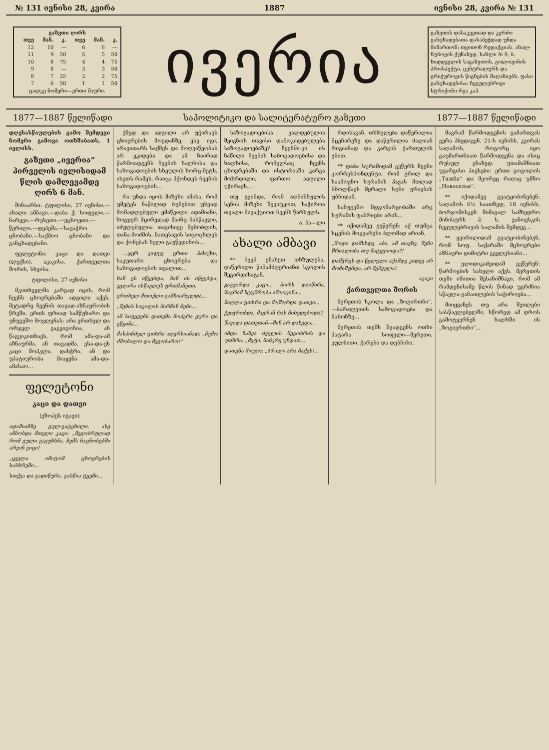№ 131 ივნისი 28, კვირა 1887 ივნისი 28, კვირა № 131
| გაზეთი ღირს | | | | | |
| --- | --- | --- | --- | --- | --- |
| თვე | მან. | კ. | თვე | მან. | კ. |
| 12 | 10 | — | 6 | 6 | — |
| 11 | 9 | 50 | 5 | 5 | 50 |
| 10 | 8 | 75 | 4 | 4 | 75 |
| 9 | 8 | — | 3 | 3 | 50 |
| 8 | 7 | 25 | 2 | 2 | 75 |
| 7 | 6 | 50 | 1 | 1 | 50 |
| ცალკე ნომერი—ერთი შაური. | | | | | |
ივერია
გაზეთის დასაკვეთად და კერძო განცხადებათა დასაბეჭდად უნდა მიმართონ: თვითონ რედაქციას, ახალ-ზუბოვის ქუჩაზედ, სახლი № 9, ბ. ხიდდველის საგაზეთოს, გოლოვინის პროსპექტი, ცენტრალურს და გრიქუროვის წიგნების მაღაზიებს. ფასი განცხადებისა: ჩვეულებრივი სტრიქონი რვა კაპ.
1877—1887 წელიწადი საპოლიტიკო და სალიტერატურო გაზეთი 1877—1887 წელიწადი
დღესასწაულების გამო შემდეგი ნომერი გამოვა ოთხშაბათს, 1 ივლისს.
გაზეთი „ივერია“ პირველის ივლისიდამ წლის დამლევამდე ღირს 6 მან.
შინაარსი: ტფილისი, 27 ივნისი.—ახალი ამბავი.—დაბა ქ. სოფელი.—ნარევი.—რუსეთი.—უცხოეთი.—წერილი.—დეპეშა.—სავაჭრო ცნობანი.—საქმიო ცნობანი და განცხადებანი.
ფელეტონი: კაცი და დათვი (ლექსი), აკაკისა. ქართველთა შორის, სხვისა.
ტფილისი, 27 ივნისი
მკითხველმა კარგად იცის, რომ ჩვენს ცხოვრებაში ადგილი აქვს, მეტადრე ჩვენის თავად-აზნაურობის წრეში, ერთს ფრიად სამწუხარო და უნუგეშო მოვლენას: არა ერთხელ და ორჯელ გაგვიგონია, ან წაგვიკითხავს, რომ ამა-და-ამ აზნაურმა, ან თავადმა, ესა-და-ეს კაცი მოჰკლა, დასჭრა, ან და უპატიურობა მიაყენა ამა-და-ამასაო...
ფელეტონი
კაცი და დათვი
(ეზოპეს იგავი)
ადამიანზე გულ-გატეხილი, ასე ამბობდა მთელი კაცი: „მეგობრულად რომ გული გავუხსნა, ჩემს ნაცნობებში არვინ ვიცი!
„ყველა იმიტომ ცხოვრების სასხრეში...
სთქვა და გადიწურა. გასწია ტყეში...
ქმედ და ადგილი არ უჭირავს ცხოვრების მოედანზე, ესე იგი, არავითარს საქმეს და მოღვაწეობას არ ეკიდება და ამ ნაირად წარმოადგენს ჩვენის ხალხისა და საზოგადოების სხეულის ხორც-მეტს, ისეთს რამეს, რაიცა ჰქონდეს ჩვენის საზოგადოების...
რა უნდა იყოს მიზეზი იმისა, რომ უმეტეს ნაწილად ბუნებით უხვად მომადლებული ყმაწვილი ადამიანი, ზოგჯერ მცირედად მაინც ნასწავლი, იძულებულია თავისივე მეზობლის, თანა-მოძმის, ნათესავის სიცოცხლეს და ქონებას ხელი გაუწვდინოს...
...ჯერ კიდევ ერთი პასუხი, საკუთარი ცხოვრება და საზოგადოების თვალით...
ხან ეს იწყებდა, ხან ის იწყებდა, ვეღარა ისწავლეს ურთმანეთი.
ერთხელ მთოქლი გამხიარულდა...
„შენის სიცილის შარშან შენი...
ამ სიტყვებს დათვმა მოჰკრა ყური და ეწყინა...
მასპინძელ უთხრა აღერსიანად: „ჩემო ძმობილო და მეგობარო!“
საზოგადოებისა ვალდებულია შეიგნოს თავისი დამოკიდებულება საზოგადოებაზე? ჩვენში-კი ის ნაწილი ჩვენის საზოგადოებისა და ხალხისა, რომელსაც ჩვენს ცხოვრებაში და ისტორიაში კარგა მოზრდილი, ფართო ადგილი უჭირავს...
თუ გვინდა, რომ აღნიშნულის სენის მიზეზი შევიტყოთ, საჭიროა თვალი მივაქციოთ ჩვენს წარსულს.
ა. ნა—ლი
ახალი ამბავი
** ჩვენ ენახეთ თხზულება, დაწერილი წინამძღვრიანთ სკოლის შეგირდისაგან.
გაგვირდა კაცი... შორს დაიწირა, მაგრამ სტუმრობა აშოიცინა...
მაღლა უთხრა და მოშორდა დათვი...
ჭვიჭრობდა, მაგრამ რას მიხვდებოდა?
წავიდა დათვთან—შინ არ დახვდა...
იმდა ნახვა ძველის მეგობრის და უთხრა: „მეტი, მანკრე უნდათ...
დათვმა მიუგო: „ბრალი არა მაქვს!..
რდისაგან. თხზულება დაწერილია მცენარეზე და დაწერილია ძალიან რიგიანად და კარგის ქართულის ენით.
** დაბა სურამიდამ გვწერს ჩვენი კორრესპონდენტი, რომ გრილ და საამოვნო სურამის ჰავას მთლად ბზოლწავს მყრალი სუნი ურიების უბნიდამ.
სანუგეშო მდგომარეობაში არც სურამის ფაბრიები არის...
** იქიდამვე გვწერენ: აქ თუმცა სცენის მოყვარენი ბლომად არიან,
„მოდი დამსხდე, აბა, ამ თავზე, შენი შრიალობა თუ მატყვიოდა?!
დამჭრეს და წყლული აქამდე კიდევ არ მომიშუშდა, არ მეშველა!
აკაკი
ქართველთა შორის
მერეთის სკოლა და „ზოგირთნი“.—ბარალეთის საზოგადოება და მაზონზე...
მერეთის თემს შეადგენს ოთხი პატარა სოფელი—მერეთი, კულბითი, ჭარები და დებნისი.
მაგრამ წარმოდგენის გამართვას ვერა ჰბედავენ. 21-ს ივნისს, კვირას საღამოს, როგორც იყო გაუმართნიათ წარმოდგენა და ისიც რუსულ ენაზედ. უთამაშნიათ უეარგისი პიესები: ერთი გოგოლის „Тяжба“ და მეორეც რაღაც უმნო „Новоселье“.
** იქიდამვე გვატყობინებენ: საღამოს 6½ საათზედ, 18 ივნისს, ბორჯომისკენ მიმავალ სამხედრო მინისტრს პ. ს. ვანოვსკის ჩვეულებრივის სალამის შემდეგ...
** ყვირილიდამ გვატყობინებენ, რომ სოფ. საქარაში მცხოვრები აზნაური დიმიტრი გველესიანი...
** ელიდიკაძეიდამ გვწერენ: წარმოების სახელი აქვს. მერეთის თემი იმითია შესანიშნავი, რომ ამ რამდენისამე წლის წინად უგრძნია სწავლა-განათლების საჭიროება...
მიიყვანეს თუ არა შვილები სასწავლებელში, სწორედ ამ დროს გამოტყვრნენ ხალხში ის „ზოგიერთნი“...